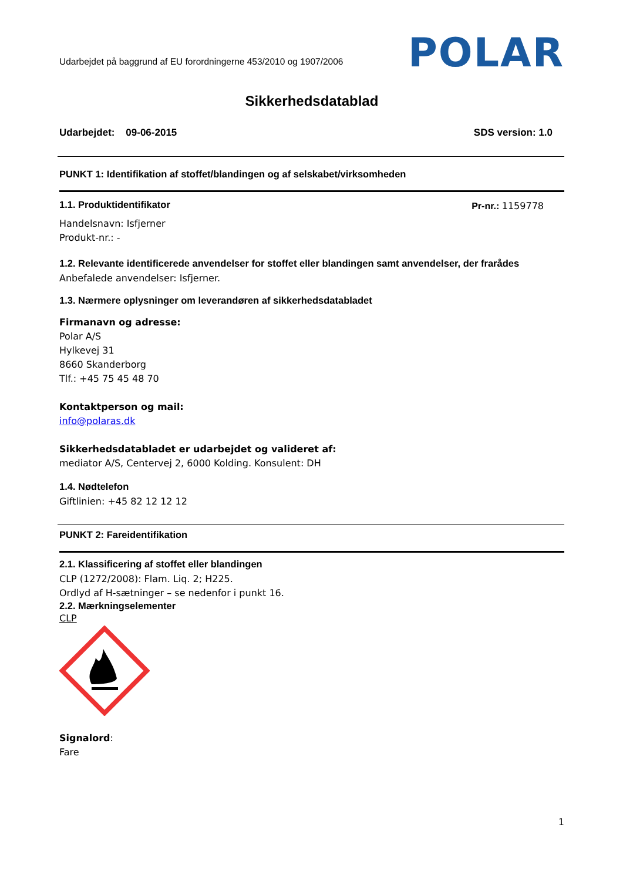Udarbejdet på baggrund af EU forordningerne 453/2010 og 1907/2006
POLAR
Sikkerhedsdatablad
Udarbejdet: 09-06-2015 SDS version: 1.0
PUNKT 1: Identifikation af stoffet/blandingen og af selskabet/virksomheden
1.1. Produktidentifikator Pr-nr.: 1159778
Handelsnavn: Isfjerner
Produkt-nr.: -
1.2. Relevante identificerede anvendelser for stoffet eller blandingen samt anvendelser, der frarådes
Anbefalede anvendelser: Isfjerner.
1.3. Nærmere oplysninger om leverandøren af sikkerhedsdatabladet
Firmanavn og adresse:
Polar A/S
Hylkevej 31
8660 Skanderborg
Tlf.: +45 75 45 48 70
Kontaktperson og mail:
info@polaras.dk
Sikkerhedsdatabladet er udarbejdet og valideret af:
mediator A/S, Centervej 2, 6000 Kolding. Konsulent: DH
1.4. Nødtelefon
Giftlinien: +45 82 12 12 12
PUNKT 2: Fareidentifikation
2.1. Klassificering af stoffet eller blandingen
CLP (1272/2008): Flam. Liq. 2; H225.
Ordlyd af H-sætninger – se nedenfor i punkt 16.
2.2. Mærkningselementer
CLP
Signalord:
Fare
1